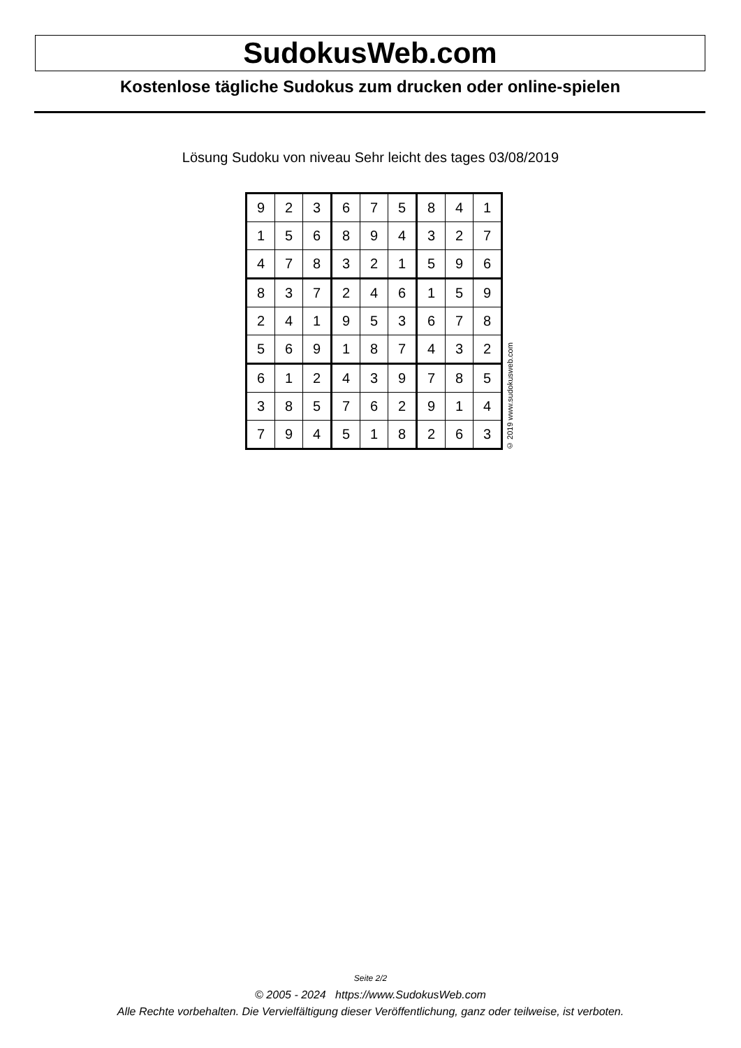SudokusWeb.com
Kostenlose tägliche Sudokus zum drucken oder online-spielen
Lösung Sudoku von niveau Sehr leicht des tages 03/08/2019
| 9 | 2 | 3 | 6 | 7 | 5 | 8 | 4 | 1 |
| 1 | 5 | 6 | 8 | 9 | 4 | 3 | 2 | 7 |
| 4 | 7 | 8 | 3 | 2 | 1 | 5 | 9 | 6 |
| 8 | 3 | 7 | 2 | 4 | 6 | 1 | 5 | 9 |
| 2 | 4 | 1 | 9 | 5 | 3 | 6 | 7 | 8 |
| 5 | 6 | 9 | 1 | 8 | 7 | 4 | 3 | 2 |
| 6 | 1 | 2 | 4 | 3 | 9 | 7 | 8 | 5 |
| 3 | 8 | 5 | 7 | 6 | 2 | 9 | 1 | 4 |
| 7 | 9 | 4 | 5 | 1 | 8 | 2 | 6 | 3 |
© 2019 www.sudokusweb.com
Seite 2/2
© 2005 - 2024 https://www.SudokusWeb.com
Alle Rechte vorbehalten. Die Vervielfältigung dieser Veröffentlichung, ganz oder teilweise, ist verboten.